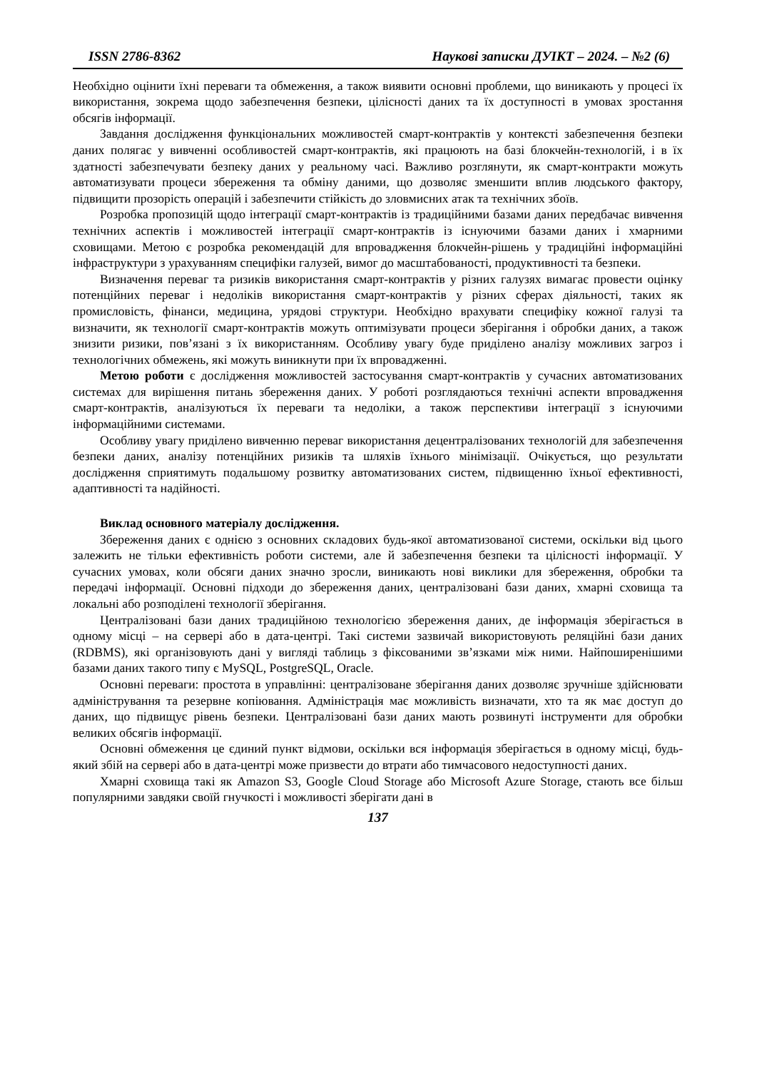ISSN 2786-8362 Наукові записки ДУІКТ – 2024. – №2 (6)
Необхідно оцінити їхні переваги та обмеження, а також виявити основні проблеми, що виникають у процесі їх використання, зокрема щодо забезпечення безпеки, цілісності даних та їх доступності в умовах зростання обсягів інформації.
Завдання дослідження функціональних можливостей смарт-контрактів у контексті забезпечення безпеки даних полягає у вивченні особливостей смарт-контрактів, які працюють на базі блокчейн-технологій, і в їх здатності забезпечувати безпеку даних у реальному часі. Важливо розглянути, як смарт-контракти можуть автоматизувати процеси збереження та обміну даними, що дозволяє зменшити вплив людського фактору, підвищити прозорість операцій і забезпечити стійкість до зловмисних атак та технічних збоїв.
Розробка пропозицій щодо інтеграції смарт-контрактів із традиційними базами даних передбачає вивчення технічних аспектів і можливостей інтеграції смарт-контрактів із існуючими базами даних і хмарними сховищами. Метою є розробка рекомендацій для впровадження блокчейн-рішень у традиційні інформаційні інфраструктури з урахуванням специфіки галузей, вимог до масштабованості, продуктивності та безпеки.
Визначення переваг та ризиків використання смарт-контрактів у різних галузях вимагає провести оцінку потенційних переваг і недоліків використання смарт-контрактів у різних сферах діяльності, таких як промисловість, фінанси, медицина, урядові структури. Необхідно врахувати специфіку кожної галузі та визначити, як технології смарт-контрактів можуть оптимізувати процеси зберігання і обробки даних, а також знизити ризики, пов’язані з їх використанням. Особливу увагу буде приділено аналізу можливих загроз і технологічних обмежень, які можуть виникнути при їх впровадженні.
Метою роботи є дослідження можливостей застосування смарт-контрактів у сучасних автоматизованих системах для вирішення питань збереження даних. У роботі розглядаються технічні аспекти впровадження смарт-контрактів, аналізуються їх переваги та недоліки, а також перспективи інтеграції з існуючими інформаційними системами.
Особливу увагу приділено вивченню переваг використання децентралізованих технологій для забезпечення безпеки даних, аналізу потенційних ризиків та шляхів їхнього мінімізації. Очікується, що результати дослідження сприятимуть подальшому розвитку автоматизованих систем, підвищенню їхньої ефективності, адаптивності та надійності.
Виклад основного матеріалу дослідження.
Збереження даних є однією з основних складових будь-якої автоматизованої системи, оскільки від цього залежить не тільки ефективність роботи системи, але й забезпечення безпеки та цілісності інформації. У сучасних умовах, коли обсяги даних значно зросли, виникають нові виклики для збереження, обробки та передачі інформації. Основні підходи до збереження даних, централізовані бази даних, хмарні сховища та локальні або розподілені технології зберігання.
Централізовані бази даних традиційною технологією збереження даних, де інформація зберігається в одному місці – на сервері або в дата-центрі. Такі системи зазвичай використовують реляційні бази даних (RDBMS), які організовують дані у вигляді таблиць з фіксованими зв’язками між ними. Найпоширенішими базами даних такого типу є MySQL, PostgreSQL, Oracle.
Основні переваги: простота в управлінні: централізоване зберігання даних дозволяє зручніше здійснювати адміністрування та резервне копіювання. Адміністрація має можливість визначати, хто та як має доступ до даних, що підвищує рівень безпеки. Централізовані бази даних мають розвинуті інструменти для обробки великих обсягів інформації.
Основні обмеження це єдиний пункт відмови, оскільки вся інформація зберігається в одному місці, будь-який збій на сервері або в дата-центрі може призвести до втрати або тимчасового недоступності даних.
Хмарні сховища такі як Amazon S3, Google Cloud Storage або Microsoft Azure Storage, стають все більш популярними завдяки своїй гнучкості і можливості зберігати дані в
137